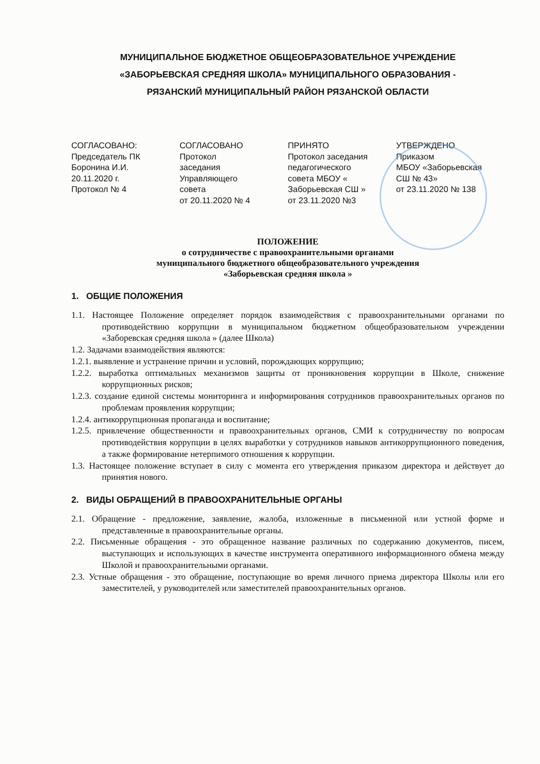МУНИЦИПАЛЬНОЕ БЮДЖЕТНОЕ ОБЩЕОБРАЗОВАТЕЛЬНОЕ УЧРЕЖДЕНИЕ
«ЗАБОРЬЕВСКАЯ СРЕДНЯЯ ШКОЛА» МУНИЦИПАЛЬНОГО ОБРАЗОВАНИЯ -
РЯЗАНСКИЙ МУНИЦИПАЛЬНЫЙ РАЙОН РЯЗАНСКОЙ ОБЛАСТИ
СОГЛАСОВАНО:
Председатель ПК
Боронина И.И.
20.11.2020 г.
Протокол № 4
СОГЛАСОВАНО
Протокол
заседания
Управляющего
совета
от 20.11.2020 № 4
ПРИНЯТО
Протокол заседания
педагогического
совета МБОУ «
Заборьевская СШ »
от 23.11.2020 №3
УТВЕРЖДЕНО
Приказом
МБОУ «Заборьевская
СШ № 43»
от 23.11.2020 № 138
ПОЛОЖЕНИЕ
о сотрудничестве с правоохранительными органами
муниципального бюджетного общеобразовательного учреждения
«Заборьевская средняя школа »
1. ОБЩИЕ ПОЛОЖЕНИЯ
1.1. Настоящее Положение определяет порядок взаимодействия с правоохранительными органами по противодействию коррупции в муниципальном бюджетном общеобразовательном учреждении «Заборевская средняя школа » (далее Школа)
1.2. Задачами взаимодействия являются:
1.2.1. выявление и устранение причин и условий, порождающих коррупцию;
1.2.2. выработка оптимальных механизмов защиты от проникновения коррупции в Школе, снижение коррупционных рисков;
1.2.3. создание единой системы мониторинга и информирования сотрудников правоохранительных органов по проблемам проявления коррупции;
1.2.4. антикоррупционная пропаганда и воспитание;
1.2.5. привлечение общественности и правоохранительных органов, СМИ к сотрудничеству по вопросам противодействия коррупции в целях выработки у сотрудников навыков антикоррупционного поведения, а также формирование нетерпимого отношения к коррупции.
1.3. Настоящее положение вступает в силу с момента его утверждения приказом директора и действует до принятия нового.
2. ВИДЫ ОБРАЩЕНИЙ В ПРАВООХРАНИТЕЛЬНЫЕ ОРГАНЫ
2.1. Обращение - предложение, заявление, жалоба, изложенные в письменной или устной форме и представленные в правоохранительные органы.
2.2. Письменные обращения - это обращенное название различных по содержанию документов, писем, выступающих и использующих в качестве инструмента оперативного информационного обмена между Школой и правоохранительными органами.
2.3. Устные обращения - это обращение, поступающие во время личного приема директора Школы или его заместителей, у руководителей или заместителей правоохранительных органов.